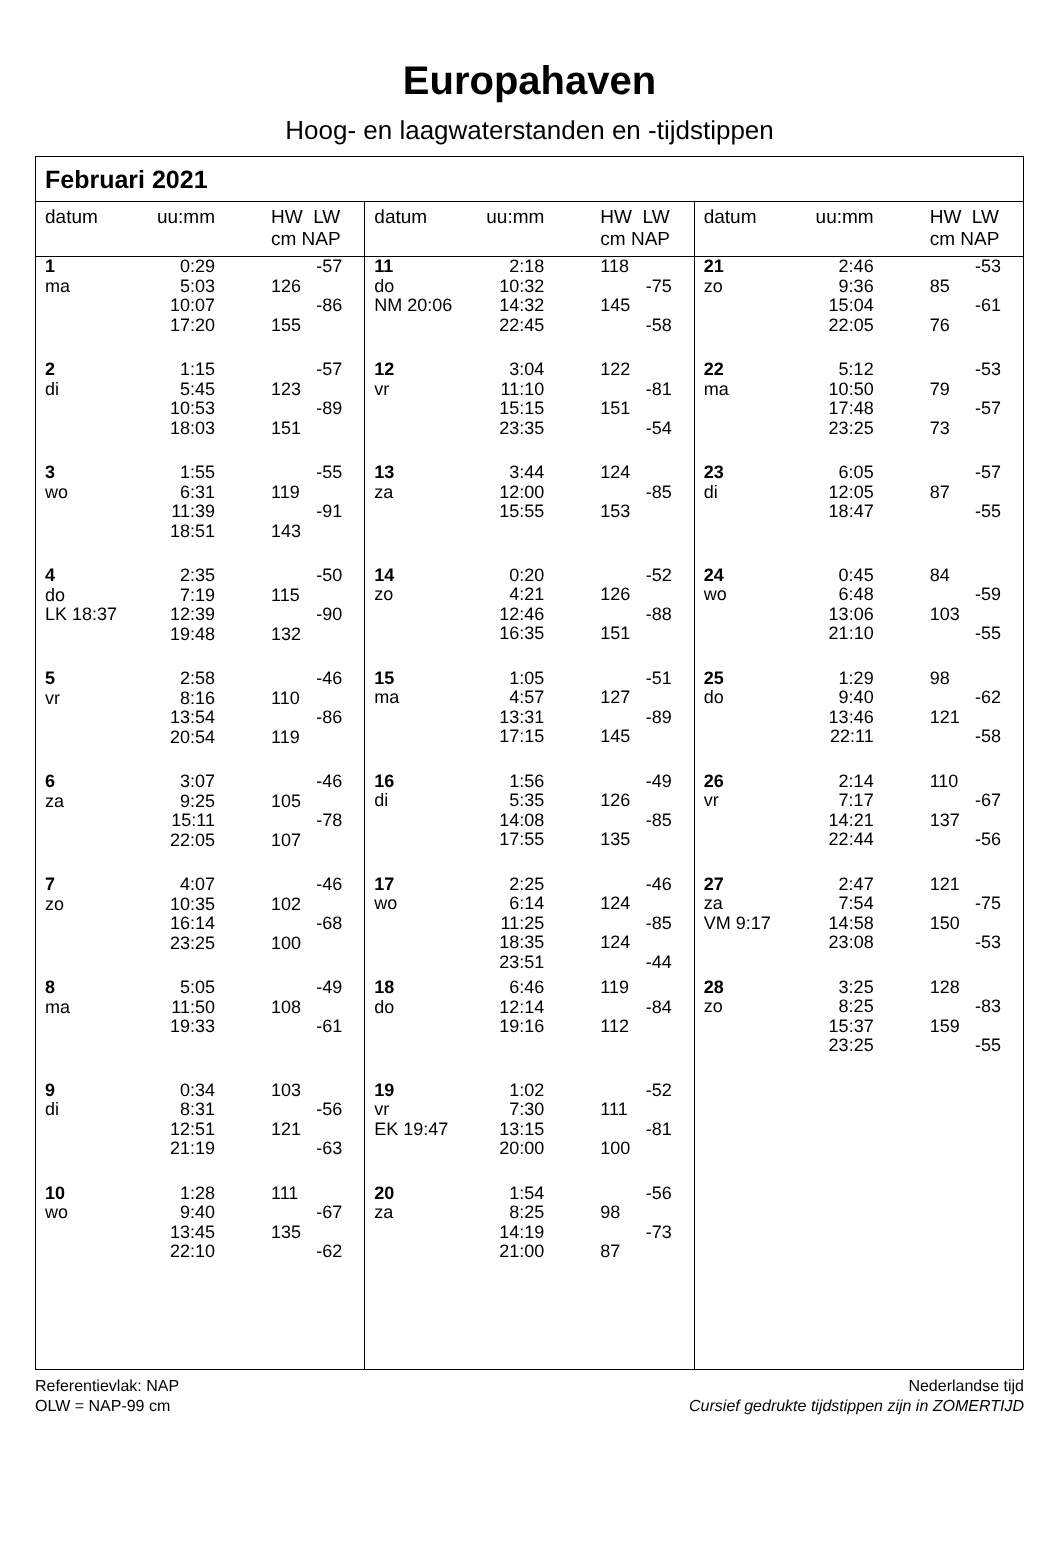Europahaven
Hoog- en laagwaterstanden en -tijdstippen
Februari 2021
| datum | uu:mm | HW LW cm NAP | |
| --- | --- | --- | --- |
| 1 | 0:29 | | -57 |
| ma | 5:03 | 126 | |
| | 10:07 | | -86 |
| | 17:20 | 155 | |
| 2 | 1:15 | | -57 |
| di | 5:45 | 123 | |
| | 10:53 | | -89 |
| | 18:03 | 151 | |
| 3 | 1:55 | | -55 |
| wo | 6:31 | 119 | |
| | 11:39 | | -91 |
| | 18:51 | 143 | |
| 4 | 2:35 | | -50 |
| do | 7:19 | 115 | |
| LK 18:37 | 12:39 | | -90 |
| | 19:48 | 132 | |
| 5 | 2:58 | | -46 |
| vr | 8:16 | 110 | |
| | 13:54 | | -86 |
| | 20:54 | 119 | |
| 6 | 3:07 | | -46 |
| za | 9:25 | 105 | |
| | 15:11 | | -78 |
| | 22:05 | 107 | |
| 7 | 4:07 | | -46 |
| zo | 10:35 | 102 | |
| | 16:14 | | -68 |
| | 23:25 | 100 | |
| 8 | 5:05 | | -49 |
| ma | 11:50 | 108 | |
| | 19:33 | | -61 |
| 9 | 0:34 | 103 | |
| di | 8:31 | | -56 |
| | 12:51 | 121 | |
| | 21:19 | | -63 |
| 10 | 1:28 | 111 | |
| wo | 9:40 | | -67 |
| | 13:45 | 135 | |
| | 22:10 | | -62 |
| datum | uu:mm | HW LW cm NAP | |
| --- | --- | --- | --- |
| 11 | 2:18 | 118 | |
| do | 10:32 | | -75 |
| NM 20:06 | 14:32 | 145 | |
| | 22:45 | | -58 |
| 12 | 3:04 | 122 | |
| vr | 11:10 | | -81 |
| | 15:15 | 151 | |
| | 23:35 | | -54 |
| 13 | 3:44 | 124 | |
| za | 12:00 | | -85 |
| | 15:55 | 153 | |
| 14 | 0:20 | | -52 |
| zo | 4:21 | 126 | |
| | 12:46 | | -88 |
| | 16:35 | 151 | |
| 15 | 1:05 | | -51 |
| ma | 4:57 | 127 | |
| | 13:31 | | -89 |
| | 17:15 | 145 | |
| 16 | 1:56 | | -49 |
| di | 5:35 | 126 | |
| | 14:08 | | -85 |
| | 17:55 | 135 | |
| 17 | 2:25 | | -46 |
| wo | 6:14 | 124 | |
| | 11:25 | | -85 |
| | 18:35 | 124 | |
| | 23:51 | | -44 |
| 18 | 6:46 | 119 | |
| do | 12:14 | | -84 |
| | 19:16 | 112 | |
| 19 | 1:02 | | -52 |
| vr | 7:30 | 111 | |
| EK 19:47 | 13:15 | | -81 |
| | 20:00 | 100 | |
| 20 | 1:54 | | -56 |
| za | 8:25 | 98 | |
| | 14:19 | | -73 |
| | 21:00 | 87 | |
| datum | uu:mm | HW LW cm NAP | |
| --- | --- | --- | --- |
| 21 | 2:46 | | -53 |
| zo | 9:36 | 85 | |
| | 15:04 | | -61 |
| | 22:05 | 76 | |
| 22 | 5:12 | | -53 |
| ma | 10:50 | 79 | |
| | 17:48 | | -57 |
| | 23:25 | 73 | |
| 23 | 6:05 | | -57 |
| di | 12:05 | 87 | |
| | 18:47 | | -55 |
| 24 | 0:45 | 84 | |
| wo | 6:48 | | -59 |
| | 13:06 | 103 | |
| | 21:10 | | -55 |
| 25 | 1:29 | 98 | |
| do | 9:40 | | -62 |
| | 13:46 | 121 | |
| | 22:11 | | -58 |
| 26 | 2:14 | 110 | |
| vr | 7:17 | | -67 |
| | 14:21 | 137 | |
| | 22:44 | | -56 |
| 27 | 2:47 | 121 | |
| za | 7:54 | | -75 |
| VM 9:17 | 14:58 | 150 | |
| | 23:08 | | -53 |
| 28 | 3:25 | 128 | |
| zo | 8:25 | | -83 |
| | 15:37 | 159 | |
| | 23:25 | | -55 |
Referentievlak: NAP
OLW = NAP-99 cm
Nederlandse tijd
Cursief gedrukte tijdstippen zijn in ZOMERTIJD